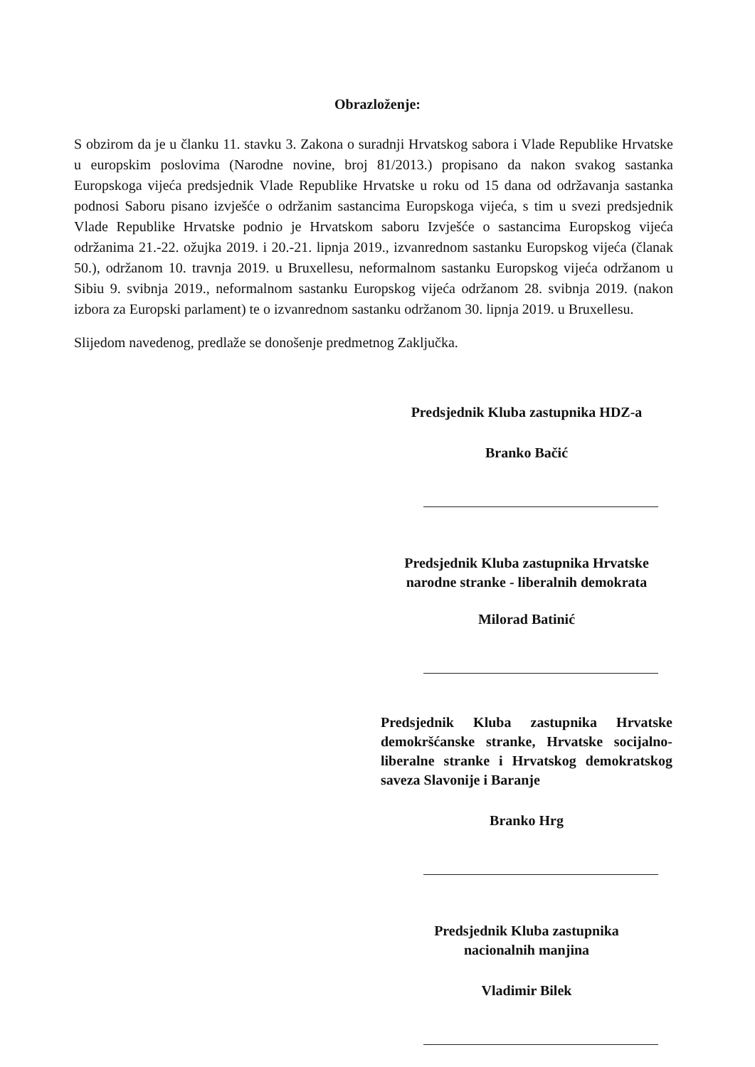Obrazloženje:
S obzirom da je u članku 11. stavku 3. Zakona o suradnji Hrvatskog sabora i Vlade Republike Hrvatske u europskim poslovima (Narodne novine, broj 81/2013.) propisano da nakon svakog sastanka Europskoga vijeća predsjednik Vlade Republike Hrvatske u roku od 15 dana od održavanja sastanka podnosi Saboru pisano izvješće o održanim sastancima Europskoga vijeća, s tim u svezi predsjednik Vlade Republike Hrvatske podnio je Hrvatskom saboru Izvješće o sastancima Europskog vijeća održanima 21.-22. ožujka 2019. i 20.-21. lipnja 2019., izvanrednom sastanku Europskog vijeća (članak 50.), održanom 10. travnja 2019. u Bruxellesu, neformalnom sastanku Europskog vijeća održanom u Sibiu 9. svibnja 2019., neformalnom sastanku Europskog vijeća održanom 28. svibnja 2019. (nakon izbora za Europski parlament) te o izvanrednom sastanku održanom 30. lipnja 2019. u Bruxellesu.
Slijedom navedenog, predlaže se donošenje predmetnog Zaključka.
Predsjednik Kluba zastupnika HDZ-a
Branko Bačić
Predsjednik Kluba zastupnika Hrvatske
narodne stranke - liberalnih demokrata
Milorad Batinić
Predsjednik Kluba zastupnika Hrvatske demokršćanske stranke, Hrvatske socijalno-liberalne stranke i Hrvatskog demokratskog saveza Slavonije i Baranje
Branko Hrg
Predsjednik Kluba zastupnika
nacionalnih manjina
Vladimir Bilek